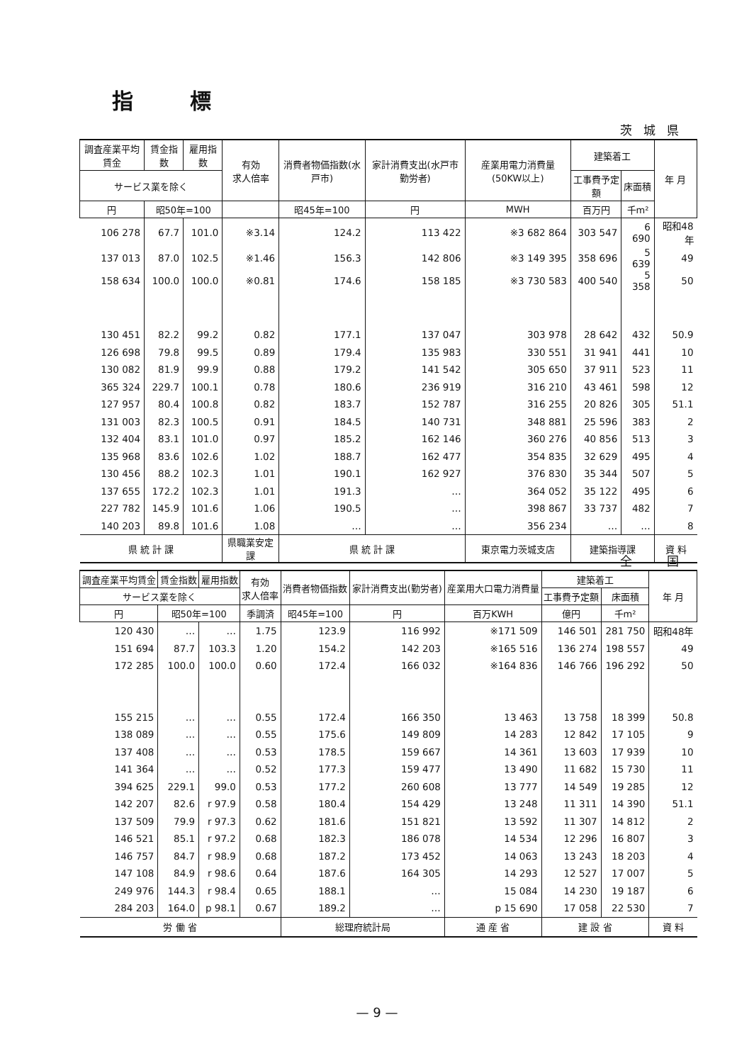指標
茨城県
| 調査産業平均賃金 | 賃金指数 | 雇用指数 | 有効 求人倍率 | 消費者物価指数(水戸市) | 家計消費支出(水戸市 勤労者) | 産業用電力消費量(50KW以上) | 建築着工 | | 年 月 |
| --- | --- | --- | --- | --- | --- | --- | --- | --- | --- |
| サービス業を除く | | | | | | | 工事費予定額 | 床面積 | |
| 円 | 昭50年=100 | | | 昭45年=100 | 円 | MWH | 百万円 | 千m² | |
| 106 278 | 67.7 | 101.0 | ※3.14 | 124.2 | 113 422 | ※3 682 864 | 303 547 | 6 690 | 昭和48年 |
| 137 013 | 87.0 | 102.5 | ※1.46 | 156.3 | 142 806 | ※3 149 395 | 358 696 | 5 639 | 49 |
| 158 634 | 100.0 | 100.0 | ※0.81 | 174.6 | 158 185 | ※3 730 583 | 400 540 | 5 358 | 50 |
| 130 451 | 82.2 | 99.2 | 0.82 | 177.1 | 137 047 | 303 978 | 28 642 | 432 | 50.9 |
| 126 698 | 79.8 | 99.5 | 0.89 | 179.4 | 135 983 | 330 551 | 31 941 | 441 | 10 |
| 130 082 | 81.9 | 99.9 | 0.88 | 179.2 | 141 542 | 305 650 | 37 911 | 523 | 11 |
| 365 324 | 229.7 | 100.1 | 0.78 | 180.6 | 236 919 | 316 210 | 43 461 | 598 | 12 |
| 127 957 | 80.4 | 100.8 | 0.82 | 183.7 | 152 787 | 316 255 | 20 826 | 305 | 51.1 |
| 131 003 | 82.3 | 100.5 | 0.91 | 184.5 | 140 731 | 348 881 | 25 596 | 383 | 2 |
| 132 404 | 83.1 | 101.0 | 0.97 | 185.2 | 162 146 | 360 276 | 40 856 | 513 | 3 |
| 135 968 | 83.6 | 102.6 | 1.02 | 188.7 | 162 477 | 354 835 | 32 629 | 495 | 4 |
| 130 456 | 88.2 | 102.3 | 1.01 | 190.1 | 162 927 | 376 830 | 35 344 | 507 | 5 |
| 137 655 | 172.2 | 102.3 | 1.01 | 191.3 | … | 364 052 | 35 122 | 495 | 6 |
| 227 782 | 145.9 | 101.6 | 1.06 | 190.5 | … | 398 867 | 33 737 | 482 | 7 |
| 140 203 | 89.8 | 101.6 | 1.08 | … | … | 356 234 | … | … | 8 |
| 県 統 計 課 | | | 県職業安定課 | 県 統 計 課 | | 東京電力茨城支店 | 建築指導課 | | 資 料 |
全　国
| 調査産業平均賃金 | 賃金指数 | 雇用指数 | 有効 求人倍率 | 消費者物価指数 | 家計消費支出(勤労者) | 産業用大口電力消費量 | 建築着工 | | 年 月 |
| --- | --- | --- | --- | --- | --- | --- | --- | --- | --- |
| サービス業を除く | | | | | | | 工事費予定額 | 床面積 | |
| 円 | 昭50年=100 | | 季調済 | 昭45年=100 | 円 | 百万KWH | 億円 | 千m² | |
| 120 430 | … | … | 1.75 | 123.9 | 116 992 | ※171 509 | 146 501 | 281 750 | 昭和48年 |
| 151 694 | 87.7 | 103.3 | 1.20 | 154.2 | 142 203 | ※165 516 | 136 274 | 198 557 | 49 |
| 172 285 | 100.0 | 100.0 | 0.60 | 172.4 | 166 032 | ※164 836 | 146 766 | 196 292 | 50 |
| 155 215 | … | … | 0.55 | 172.4 | 166 350 | 13 463 | 13 758 | 18 399 | 50.8 |
| 138 089 | … | … | 0.55 | 175.6 | 149 809 | 14 283 | 12 842 | 17 105 | 9 |
| 137 408 | … | … | 0.53 | 178.5 | 159 667 | 14 361 | 13 603 | 17 939 | 10 |
| 141 364 | … | … | 0.52 | 177.3 | 159 477 | 13 490 | 11 682 | 15 730 | 11 |
| 394 625 | 229.1 | 99.0 | 0.53 | 177.2 | 260 608 | 13 777 | 14 549 | 19 285 | 12 |
| 142 207 | 82.6 | r 97.9 | 0.58 | 180.4 | 154 429 | 13 248 | 11 311 | 14 390 | 51.1 |
| 137 509 | 79.9 | r 97.3 | 0.62 | 181.6 | 151 821 | 13 592 | 11 307 | 14 812 | 2 |
| 146 521 | 85.1 | r 97.2 | 0.68 | 182.3 | 186 078 | 14 534 | 12 296 | 16 807 | 3 |
| 146 757 | 84.7 | r 98.9 | 0.68 | 187.2 | 173 452 | 14 063 | 13 243 | 18 203 | 4 |
| 147 108 | 84.9 | r 98.6 | 0.64 | 187.6 | 164 305 | 14 293 | 12 527 | 17 007 | 5 |
| 249 976 | 144.3 | r 98.4 | 0.65 | 188.1 | … | 15 084 | 14 230 | 19 187 | 6 |
| 284 203 | 164.0 | p 98.1 | 0.67 | 189.2 | … | p 15 690 | 17 058 | 22 530 | 7 |
| 労 働 省 | | | | 総理府統計局 | | 通 産 省 | 建 設 省 | | 資 料 |
— 9 —